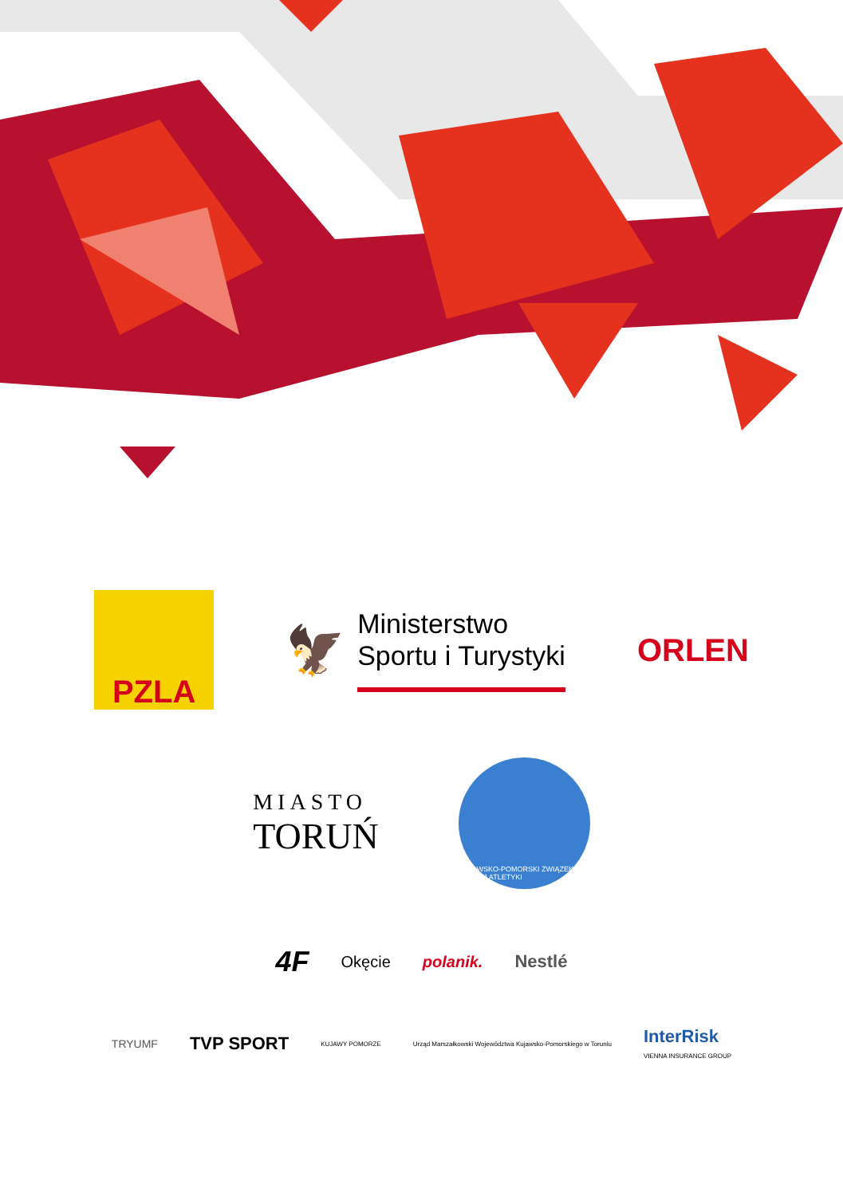PZLA
🦅
Ministerstwo
Sportu i Turystyki
ORLEN
MIASTO
TORUŃ
KUJAWSKO-POMORSKI ZWIĄZEK LEKKIEJ ATLETYKI
4F Okęcie polanik. Nestlé
TRYUMF TVP SPORT KUJAWY POMORZE Urząd Marszałkowski Województwa Kujawsko-Pomorskiego w Toruniu InterRisk
VIENNA INSURANCE GROUP